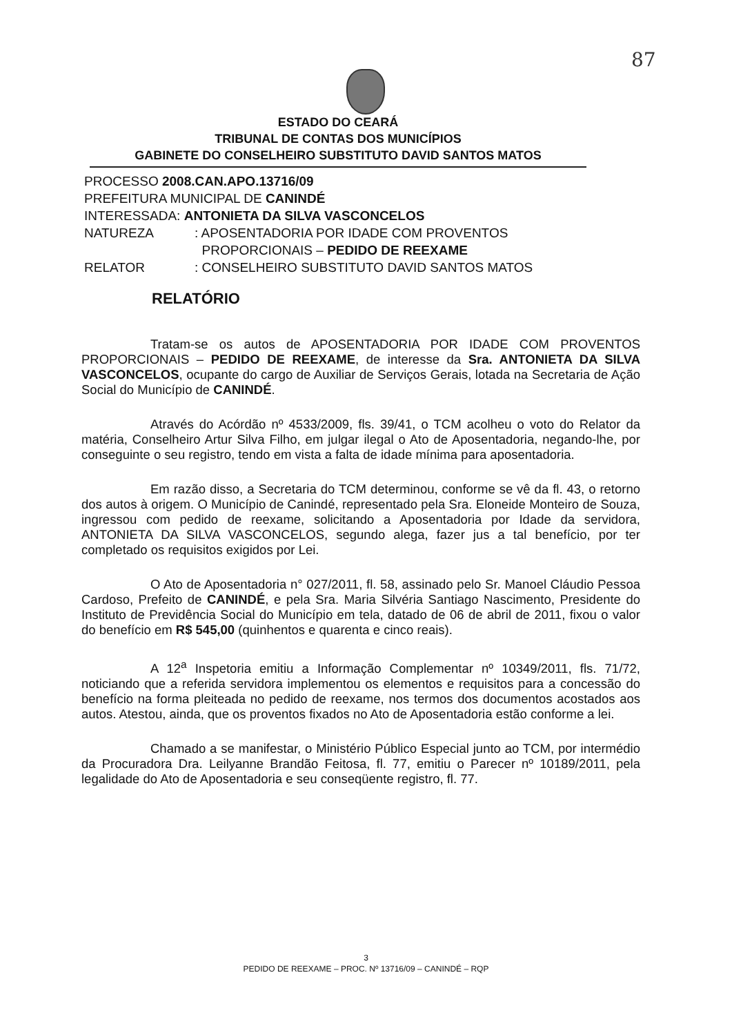87
ESTADO DO CEARÁ
TRIBUNAL DE CONTAS DOS MUNICÍPIOS
GABINETE DO CONSELHEIRO SUBSTITUTO DAVID SANTOS MATOS
PROCESSO 2008.CAN.APO.13716/09
PREFEITURA MUNICIPAL DE CANINDÉ
INTERESSADA: ANTONIETA DA SILVA VASCONCELOS
| NATUREZA | : APOSENTADORIA POR IDADE COM PROVENTOS PROPORCIONAIS – PEDIDO DE REEXAME |
| RELATOR | : CONSELHEIRO SUBSTITUTO DAVID SANTOS MATOS |
RELATÓRIO
Tratam-se os autos de APOSENTADORIA POR IDADE COM PROVENTOS PROPORCIONAIS – PEDIDO DE REEXAME, de interesse da Sra. ANTONIETA DA SILVA VASCONCELOS, ocupante do cargo de Auxiliar de Serviços Gerais, lotada na Secretaria de Ação Social do Município de CANINDÉ.
Através do Acórdão nº 4533/2009, fls. 39/41, o TCM acolheu o voto do Relator da matéria, Conselheiro Artur Silva Filho, em julgar ilegal o Ato de Aposentadoria, negando-lhe, por conseguinte o seu registro, tendo em vista a falta de idade mínima para aposentadoria.
Em razão disso, a Secretaria do TCM determinou, conforme se vê da fl. 43, o retorno dos autos à origem. O Município de Canindé, representado pela Sra. Eloneide Monteiro de Souza, ingressou com pedido de reexame, solicitando a Aposentadoria por Idade da servidora, ANTONIETA DA SILVA VASCONCELOS, segundo alega, fazer jus a tal benefício, por ter completado os requisitos exigidos por Lei.
O Ato de Aposentadoria n° 027/2011, fl. 58, assinado pelo Sr. Manoel Cláudio Pessoa Cardoso, Prefeito de CANINDÉ, e pela Sra. Maria Silvéria Santiago Nascimento, Presidente do Instituto de Previdência Social do Município em tela, datado de 06 de abril de 2011, fixou o valor do benefício em R$ 545,00 (quinhentos e quarenta e cinco reais).
A 12<sup>a</sup> Inspetoria emitiu a Informação Complementar nº 10349/2011, fls. 71/72, noticiando que a referida servidora implementou os elementos e requisitos para a concessão do benefício na forma pleiteada no pedido de reexame, nos termos dos documentos acostados aos autos. Atestou, ainda, que os proventos fixados no Ato de Aposentadoria estão conforme a lei.
Chamado a se manifestar, o Ministério Público Especial junto ao TCM, por intermédio da Procuradora Dra. Leilyanne Brandão Feitosa, fl. 77, emitiu o Parecer nº 10189/2011, pela legalidade do Ato de Aposentadoria e seu conseqüente registro, fl. 77.
3
PEDIDO DE REEXAME – PROC. Nº 13716/09 – CANINDÉ – RQP